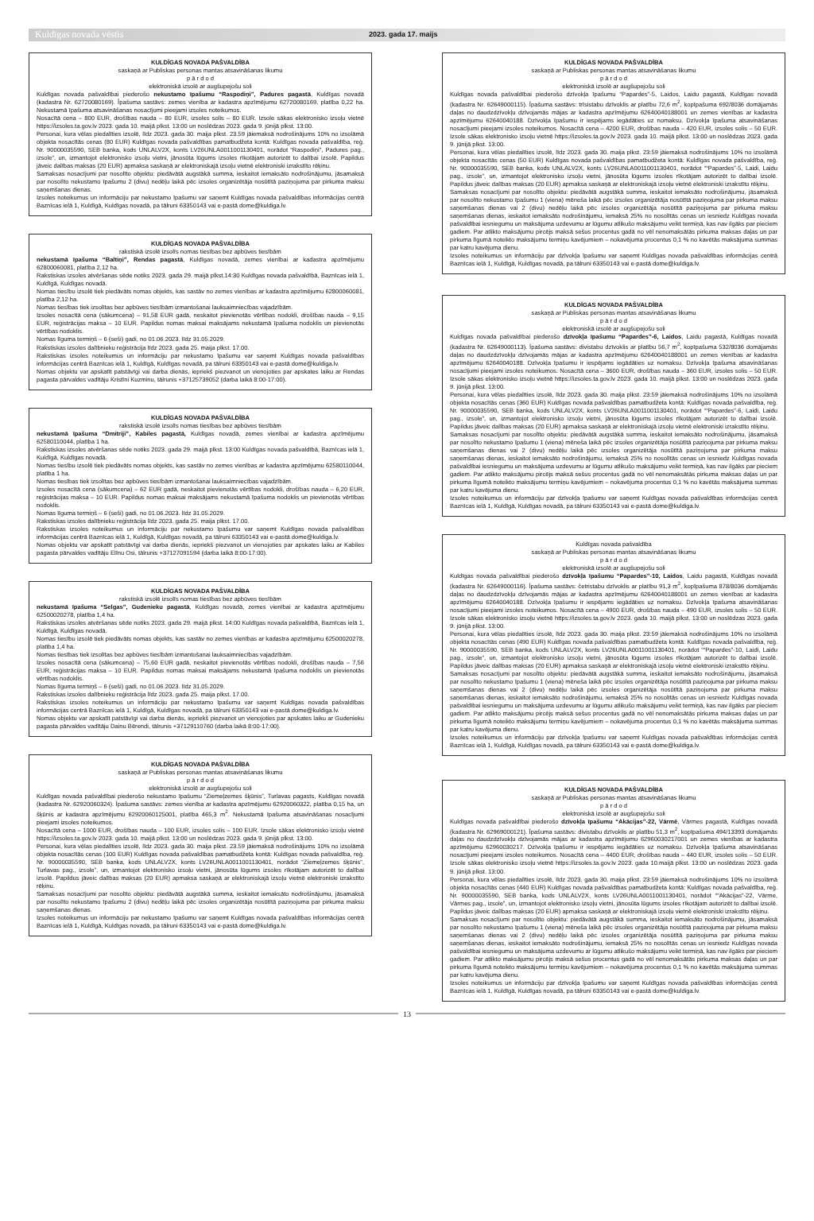Kuldīgas novada vēstis 2023. gada 17. maijs
KULDĪGAS NOVADA PAŠVALDĪBA
saskaņā ar Publiskas personas mantas atsavināšanas likumu
p ā r d o d
elektroniskā izsolē ar augšupejošu soli
Kuldīgas novada pašvaldībai piederošo nekustamo īpašumu “Raspodiņi”, Padures pagastā, Kuldīgas novadā (kadastra Nr. 62720080169). Īpašuma sastāvs: zemes vienība ar kadastra apzīmējumu 62720080169, platība 0,22 ha. Nekustamā īpašuma atsavināšanas nosacījumi pieejami izsoles noteikumos.
Nosacītā cena – 800 EUR, drošības nauda – 80 EUR, izsoles solis – 80 EUR. Izsole sākas elektronisko izsoļu vietnē https://izsoles.ta.gov.lv 2023. gada 10. maijā plkst. 13:00 un noslēdzas 2023. gada 9. jūnijā plkst. 13:00.
Personai, kura vēlas piedalīties izsolē, līdz 2023. gada 30. maija plkst. 23.59 jāiemaksā nodrošinājums 10% no izsolāmā objekta nosacītās cenas (80 EUR) Kuldīgas novada pašvaldības pamatbudžeta kontā: Kuldīgas novada pašvaldība, reģ. Nr. 90000035590, SEB banka, kods UNLALV2X, konts LV26UNLA0011001130401, norādot “Raspodiņi”, Padures pag., izsole”, un, izmantojot elektronisko izsoļu vietni, jānosūta lūgums izsoles rīkotājam autorizēt to dalībai izsolē. Papildus jāveic dalības maksas (20 EUR) apmaksa saskaņā ar elektroniskajā izsoļu vietnē elektroniski izrakstīto rēķinu.
Samaksas nosacījumi par nosolīto objektu: piedāvātā augstākā summa, ieskaitot iemaksāto nodrošinājumu, jāsamaksā par nosolīto nekustamo īpašumu 2 (divu) nedēļu laikā pēc izsoles organizētāja nosūtītā paziņojuma par pirkuma maksu saņemšanas dienas.
Izsoles noteikumus un informāciju par nekustamo īpašumu var saņemt Kuldīgas novada pašvaldības informācijas centrā Baznīcas ielā 1, Kuldīgā, Kuldīgas novadā, pa tālruni 63350143 vai e-pastā dome@kuldiga.lv.
KULDĪGAS NOVADA PAŠVALDĪBA
rakstiskā izsolē izsolīs nomas tiesības bez apbūves tiesībām
nekustamā īpašuma “Baltiņi”, Rendas pagastā, Kuldīgas novadā, zemes vienībai ar kadastra apzīmējumu 62800060081, platība 2,12 ha.
Rakstiskas izsoles atvēršanas sēde notiks 2023. gada 29. maijā plkst.14:30 Kuldīgas novada pašvaldībā, Baznīcas ielā 1, Kuldīgā, Kuldīgas novadā.
Nomas tiesību izsolē tiek piedāvāts nomas objekts, kas sastāv no zemes vienības ar kadastra apzīmējumu 62800060081, platība 2,12 ha.
Nomas tiesības tiek izsolītas bez apbūves tiesībām izmantošanai lauksaimniecības vajadzībām.
Izsoles nosacītā cena (sākumcena) – 91,58 EUR gadā, neskaitot pievienotās vērtības nodokli, drošības nauda – 9,15 EUR, reģistrācijas maksa – 10 EUR. Papildus nomas maksai maksājams nekustamā īpašuma nodoklis un pievienotās vērtības nodoklis.
Nomas līguma termiņš – 6 (seši) gadi, no 01.06.2023. līdz 31.05.2029.
Rakstiskas izsoles dalībnieku reģistrācija līdz 2023. gada 25. maija plkst. 17.00.
Rakstiskas izsoles noteikumus un informāciju par nekustamo īpašumu var saņemt Kuldīgas novada pašvaldības informācijas centrā Baznīcas ielā 1, Kuldīgā, Kuldīgas novadā, pa tālruni 63350143 vai e-pastā dome@kuldiga.lv.
Nomas objektu var apskatīt patstāvīgi vai darba dienās, iepriekš piezvanot un vienojoties par apskates laiku ar Rendas pagasta pārvaldes vadītāju Kristīni Kuzminu, tālrunis +37125739052 (darba laikā 8:00-17:00).
KULDĪGAS NOVADA PAŠVALDĪBA
rakstiskā izsolē izsolīs nomas tiesības bez apbūves tiesībām
nekustamā īpašuma “Dmitriji”, Kabiles pagastā, Kuldīgas novadā, zemes vienībai ar kadastra apzīmējumu 62580110044, platība 1 ha.
Rakstiskas izsoles atvēršanas sēde notiks 2023. gada 29. maijā plkst. 13:00 Kuldīgas novada pašvaldībā, Baznīcas ielā 1, Kuldīgā, Kuldīgas novadā.
Nomas tiesību izsolē tiek piedāvāts nomas objekts, kas sastāv no zemes vienības ar kadastra apzīmējumu 62580110044, platība 1 ha.
Nomas tiesības tiek izsolītas bez apbūves tiesībām izmantošanai lauksaimniecības vajadzībām.
Izsoles nosacītā cena (sākumcena) – 62 EUR gadā, neskaitot pievienotās vērtības nodokli, drošības nauda – 6,20 EUR, reģistrācijas maksa – 10 EUR. Papildus nomas maksai maksājams nekustamā īpašuma nodoklis un pievienotās vērtības nodoklis.
Nomas līguma termiņš – 6 (seši) gadi, no 01.06.2023. līdz 31.05.2029.
Rakstiskas izsoles dalībnieku reģistrācija līdz 2023. gada 25. maija plkst. 17.00.
Rakstiskas izsoles noteikumus un informāciju par nekustamo īpašumu var saņemt Kuldīgas novada pašvaldības informācijas centrā Baznīcas ielā 1, Kuldīgā, Kuldīgas novadā, pa tālruni 63350143 vai e-pastā dome@kuldiga.lv.
Nomas objektu var apskatīt patstāvīgi vai darba dienās, iepriekš piezvanot un vienojoties par apskates laiku ar Kabiles pagasta pārvaldes vadītāju Elīnu Osi, tālrunis +37127091594 (darba laikā 8:00-17:00).
KULDĪGAS NOVADA PAŠVALDĪBA
rakstiskā izsolē izsolīs nomas tiesības bez apbūves tiesībām
nekustamā īpašuma “Selgas”, Gudenieku pagastā, Kuldīgas novadā, zemes vienībai ar kadastra apzīmējumu 62500020278, platība 1,4 ha.
Rakstiskas izsoles atvēršanas sēde notiks 2023. gada 29. maijā plkst. 14:00 Kuldīgas novada pašvaldībā, Baznīcas ielā 1, Kuldīgā, Kuldīgas novadā.
Nomas tiesību izsolē tiek piedāvāts nomas objekts, kas sastāv no zemes vienības ar kadastra apzīmējumu 62500020278, platība 1,4 ha.
Nomas tiesības tiek izsolītas bez apbūves tiesībām izmantošanai lauksaimniecības vajadzībām.
Izsoles nosacītā cena (sākumcena) – 75,60 EUR gadā, neskaitot pievienotās vērtības nodokli, drošības nauda – 7,56 EUR, reģistrācijas maksa – 10 EUR. Papildus nomas maksai maksājams nekustamā īpašuma nodoklis un pievienotās vērtības nodoklis.
Nomas līguma termiņš – 6 (seši) gadi, no 01.06.2023. līdz 31.05.2029.
Rakstiskas izsoles dalībnieku reģistrācija līdz 2023. gada 25. maija plkst. 17.00.
Rakstiskas izsoles noteikumus un informāciju par nekustamo īpašumu var saņemt Kuldīgas novada pašvaldības informācijas centrā Baznīcas ielā 1, Kuldīgā, Kuldīgas novadā, pa tālruni 63350143 vai e-pastā dome@kuldiga.lv.
Nomas objektu var apskatīt patstāvīgi vai darba dienās, iepriekš piezvanot un vienojoties par apskates laiku ar Gudenieku pagasta pārvaldes vadītāju Dainu Bērendi, tālrunis +37129110760 (darba laikā 8:00-17:00).
KULDĪGAS NOVADA PAŠVALDĪBA
saskaņā ar Publiskas personas mantas atsavināšanas likumu
p ā r d o d
elektroniskā izsolē ar augšupejošu soli
Kuldīgas novada pašvaldībai piederošo nekustamo īpašumu “Ziemeļzemes šķūnis”, Turlavas pagasts, Kuldīgas novadā (kadastra Nr. 62920060324). Īpašuma sastāvs: zemes vienība ar kadastra apzīmējumu 62920060322, platība 0,15 ha, un šķūnis ar kadastra apzīmējumu 62920060125001, platība 465,3 m<sup>2</sup>. Nekustamā īpašuma atsavināšanas nosacījumi pieejami izsoles noteikumos.
Nosacītā cena – 1000 EUR, drošības nauda – 100 EUR, izsoles solis – 100 EUR. Izsole sākas elektronisko izsoļu vietnē https://izsoles.ta.gov.lv 2023. gada 10. maijā plkst. 13:00 un noslēdzas 2023. gada 9. jūnijā plkst. 13:00.
Personai, kura vēlas piedalīties izsolē, līdz 2023. gada 30. maija plkst. 23.59 jāiemaksā nodrošinājums 10% no izsolāmā objekta nosacītās cenas (100 EUR) Kuldīgas novada pašvaldības pamatbudžeta kontā: Kuldīgas novada pašvaldība, reģ. Nr. 90000035590, SEB banka, kods UNLALV2X, konts LV26UNLA0011001130401, norādot “Ziemeļzemes šķūnis”, Turlavas pag., izsole”, un, izmantojot elektronisko izsoļu vietni, jānosūta lūgums izsoles rīkotājam autorizēt to dalībai izsolē. Papildus jāveic dalības maksas (20 EUR) apmaksa saskaņā ar elektroniskajā izsoļu vietnē elektroniski izrakstīto rēķinu.
Samaksas nosacījumi par nosolīto objektu: piedāvātā augstākā summa, ieskaitot iemaksāto nodrošinājumu, jāsamaksā par nosolīto nekustamo īpašumu 2 (divu) nedēļu laikā pēc izsoles organizētāja nosūtītā paziņojuma par pirkuma maksu saņemšanas dienas.
Izsoles noteikumus un informāciju par nekustamo īpašumu var saņemt Kuldīgas novada pašvaldības informācijas centrā Baznīcas ielā 1, Kuldīgā, Kuldīgas novadā, pa tālruni 63350143 vai e-pastā dome@kuldiga.lv.
KULDĪGAS NOVADA PAŠVALDĪBA
saskaņā ar Publiskas personas mantas atsavināšanas likumu
p ā r d o d
elektroniskā izsolē ar augšupejošu soli
Kuldīgas novada pašvaldībai piederošo dzīvokļa īpašumu “Papardes”-5, Laidos, Laidu pagastā, Kuldīgas novadā (kadastra Nr. 62649000115). Īpašuma sastāvs: trīsistabu dzīvoklis ar platību 72,6 m<sup>2</sup>, kopīpašuma 692/8036 domājamās daļas no daudzdzīvokļu dzīvojamās mājas ar kadastra apzīmējumu 62640040188001 un zemes vienības ar kadastra apzīmējumu 62640040188. Dzīvokļa īpašumu ir iespējams iegādāties uz nomaksu. Dzīvokļa īpašuma atsavināšanas nosacījumi pieejami izsoles noteikumos. Nosacītā cena – 4200 EUR, drošības nauda – 420 EUR, izsoles solis – 50 EUR. Izsole sākas elektronisko izsoļu vietnē https://izsoles.ta.gov.lv 2023. gada 10. maijā plkst. 13:00 un noslēdzas 2023. gada 9. jūnijā plkst. 13:00.
Personai, kura vēlas piedalīties izsolē, līdz 2023. gada 30. maija plkst. 23:59 jāiemaksā nodrošinājums 10% no izsolāmā objekta nosacītās cenas (50 EUR) Kuldīgas novada pašvaldības pamatbudžeta kontā: Kuldīgas novada pašvaldība, reģ. Nr. 90000035590, SEB banka, kods UNLALV2X, konts LV26UNLA0011001130401, norādot ““Papardes”-5, Laidi, Laidu pag., izsole”, un, izmantojot elektronisko izsoļu vietni, jānosūta lūgums izsoles rīkotājam autorizēt to dalībai izsolē. Papildus jāveic dalības maksas (20 EUR) apmaksa saskaņā ar elektroniskajā izsoļu vietnē elektroniski izrakstīto rēķinu.
Samaksas nosacījumi par nosolīto objektu: piedāvātā augstākā summa, ieskaitot iemaksāto nodrošinājumu, jāsamaksā par nosolīto nekustamo īpašumu 1 (viena) mēneša laikā pēc izsoles organizētāja nosūtītā paziņojuma par pirkuma maksu saņemšanas dienas vai 2 (divu) nedēļu laikā pēc izsoles organizētāja nosūtītā paziņojuma par pirkuma maksu saņemšanas dienas, ieskaitot iemaksāto nodrošinājumu, iemaksā 25% no nosolītās cenas un iesniedz Kuldīgas novada pašvaldībai iesniegumu un maksājuma uzdevumu ar lūgumu atlikušo maksājumu veikt termiņā, kas nav ilgāks par pieciem gadiem. Par atlikto maksājumu pircējs maksā sešus procentus gadā no vēl nenomaksātās pirkuma maksas daļas un par pirkuma līgumā noteikto maksājumu termiņu kavējumiem – nokavējuma procentus 0,1 % no kavētās maksājuma summas par katru kavējuma dienu.
Izsoles noteikumus un informāciju par dzīvokļa īpašumu var saņemt Kuldīgas novada pašvaldības informācijas centrā Baznīcas ielā 1, Kuldīgā, Kuldīgas novadā, pa tālruni 63350143 vai e-pastā dome@kuldiga.lv.
KULDĪGAS NOVADA PAŠVALDĪBA
saskaņā ar Publiskas personas mantas atsavināšanas likumu
p ā r d o d
elektroniskā izsolē ar augšupejošu soli
Kuldīgas novada pašvaldībai piederošo dzīvokļa īpašumu “Papardes”-6, Laidos, Laidu pagastā, Kuldīgas novadā (kadastra Nr. 62649000113). Īpašuma sastāvs: divistabu dzīvoklis ar platību 56,7 m<sup>2</sup>, kopīpašuma 532/8036 domājamās daļas no daudzdzīvokļu dzīvojamās mājas ar kadastra apzīmējumu 62640040188001 un zemes vienības ar kadastra apzīmējumu 62640040188. Dzīvokļa īpašumu ir iespējams iegādāties uz nomaksu. Dzīvokļa īpašuma atsavināšanas nosacījumi pieejami izsoles noteikumos. Nosacītā cena – 3600 EUR, drošības nauda – 360 EUR, izsoles solis – 50 EUR. Izsole sākas elektronisko izsoļu vietnē https://izsoles.ta.gov.lv 2023. gada 10. maijā plkst. 13:00 un noslēdzas 2023. gada 9. jūnijā plkst. 13:00.
Personai, kura vēlas piedalīties izsolē, līdz 2023. gada 30. maija plkst. 23:59 jāiemaksā nodrošinājums 10% no izsolāmā objekta nosacītās cenas (360 EUR) Kuldīgas novada pašvaldības pamatbudžeta kontā: Kuldīgas novada pašvaldība, reģ. Nr. 90000035590, SEB banka, kods UNLALV2X, konts LV26UNLA0011001130401, norādot ““Papardes”-6, Laidi, Laidu pag., izsole”, un, izmantojot elektronisko izsoļu vietni, jānosūta lūgums izsoles rīkotājam autorizēt to dalībai izsolē. Papildus jāveic dalības maksas (20 EUR) apmaksa saskaņā ar elektroniskajā izsoļu vietnē elektroniski izrakstīto rēķinu.
Samaksas nosacījumi par nosolīto objektu: piedāvātā augstākā summa, ieskaitot iemaksāto nodrošinājumu, jāsamaksā par nosolīto nekustamo īpašumu 1 (viena) mēneša laikā pēc izsoles organizētāja nosūtītā paziņojuma par pirkuma maksu saņemšanas dienas vai 2 (divu) nedēļu laikā pēc izsoles organizētāja nosūtītā paziņojuma par pirkuma maksu saņemšanas dienas, ieskaitot iemaksāto nodrošinājumu, iemaksā 25% no nosolītās cenas un iesniedz Kuldīgas novada pašvaldībai iesniegumu un maksājuma uzdevumu ar lūgumu atlikušo maksājumu veikt termiņā, kas nav ilgāks par pieciem gadiem. Par atlikto maksājumu pircējs maksā sešus procentus gadā no vēl nenomaksātās pirkuma maksas daļas un par pirkuma līgumā noteikto maksājumu termiņu kavējumiem – nokavējuma procentus 0,1 % no kavētās maksājuma summas par katru kavējuma dienu.
Izsoles noteikumus un informāciju par dzīvokļa īpašumu var saņemt Kuldīgas novada pašvaldības informācijas centrā Baznīcas ielā 1, Kuldīgā, Kuldīgas novadā, pa tālruni 63350143 vai e-pastā dome@kuldiga.lv.
Kuldīgas novada pašvaldība
saskaņā ar Publiskas personas mantas atsavināšanas likumu
p ā r d o d
elektroniskā izsolē ar augšupejošu soli
Kuldīgas novada pašvaldībai piederošo dzīvokļa īpašumu “Papardes”-10, Laidos, Laidu pagastā, Kuldīgas novadā (kadastra Nr. 62649000116). Īpašuma sastāvs: četristabu dzīvoklis ar platību 91,3 m<sup>2</sup>, kopīpašuma 878/8036 domājamās daļas no daudzdzīvokļu dzīvojamās mājas ar kadastra apzīmējumu 62640040188001 un zemes vienības ar kadastra apzīmējumu 62640040188. Dzīvokļa īpašumu ir iespējams iegādāties uz nomaksu. Dzīvokļa īpašuma atsavināšanas nosacījumi pieejami izsoles noteikumos. Nosacītā cena – 4900 EUR, drošības nauda – 490 EUR, izsoles solis – 50 EUR. Izsole sākas elektronisko izsoļu vietnē https://izsoles.ta.gov.lv 2023. gada 10. maijā plkst. 13:00 un noslēdzas 2023. gada 9. jūnijā plkst. 13:00.
Personai, kura vēlas piedalīties izsolē, līdz 2023. gada 30. maija plkst. 23:59 jāiemaksā nodrošinājums 10% no izsolāmā objekta nosacītās cenas (490 EUR) Kuldīgas novada pašvaldības pamatbudžeta kontā: Kuldīgas novada pašvaldība, reģ. Nr. 90000035590, SEB banka, kods UNLALV2X, konts LV26UNLA0011001130401, norādot ““Papardes”-10, Laidi, Laidu pag., izsole”, un, izmantojot elektronisko izsoļu vietni, jānosūta lūgums izsoles rīkotājam autorizēt to dalībai izsolē. Papildus jāveic dalības maksas (20 EUR) apmaksa saskaņā ar elektroniskajā izsoļu vietnē elektroniski izrakstīto rēķinu.
Samaksas nosacījumi par nosolīto objektu: piedāvātā augstākā summa, ieskaitot iemaksāto nodrošinājumu, jāsamaksā par nosolīto nekustamo īpašumu 1 (viena) mēneša laikā pēc izsoles organizētāja nosūtītā paziņojuma par pirkuma maksu saņemšanas dienas vai 2 (divu) nedēļu laikā pēc izsoles organizētāja nosūtītā paziņojuma par pirkuma maksu saņemšanas dienas, ieskaitot iemaksāto nodrošinājumu, iemaksā 25% no nosolītās cenas un iesniedz Kuldīgas novada pašvaldībai iesniegumu un maksājuma uzdevumu ar lūgumu atlikušo maksājumu veikt termiņā, kas nav ilgāks par pieciem gadiem. Par atlikto maksājumu pircējs maksā sešus procentus gadā no vēl nenomaksātās pirkuma maksas daļas un par pirkuma līgumā noteikto maksājumu termiņu kavējumiem – nokavējuma procentus 0,1 % no kavētās maksājuma summas par katru kavējuma dienu.
Izsoles noteikumus un informāciju par dzīvokļa īpašumu var saņemt Kuldīgas novada pašvaldības informācijas centrā Baznīcas ielā 1, Kuldīgā, Kuldīgas novadā, pa tālruni 63350143 vai e-pastā dome@kuldiga.lv.
KULDĪGAS NOVADA PAŠVALDĪBA
saskaņā ar Publiskas personas mantas atsavināšanas likumu
p ā r d o d
elektroniskā izsolē ar augšupejošu soli
Kuldīgas novada pašvaldībai piederošo dzīvokļa īpašumu “Akācijas”-22, Vārmē, Vārmes pagastā, Kuldīgas novadā (kadastra Nr. 62969000121). Īpašuma sastāvs: divistabu dzīvoklis ar platību 51,3 m<sup>2</sup>, kopīpašuma 494/13393 domājamās daļas no daudzdzīvokļu dzīvojamās mājas ar kadastra apzīmējumu 62960030217001 un zemes vienības ar kadastra apzīmējumu 62960030217. Dzīvokļa īpašumu ir iespējams iegādāties uz nomaksu. Dzīvokļa īpašuma atsavināšanas nosacījumi pieejami izsoles noteikumos. Nosacītā cena – 4400 EUR, drošības nauda – 440 EUR, izsoles solis – 50 EUR. Izsole sākas elektronisko izsoļu vietnē https://izsoles.ta.gov.lv 2023. gada 10.maijā plkst. 13:00 un noslēdzas 2023. gada 9. jūnijā plkst. 13:00.
Personai, kura vēlas piedalīties izsolē, līdz 2023. gada 30. maija plkst. 23:59 jāiemaksā nodrošinājums 10% no izsolāmā objekta nosacītās cenas (440 EUR) Kuldīgas novada pašvaldības pamatbudžeta kontā: Kuldīgas novada pašvaldība, reģ. Nr. 90000035590, SEB banka, kods UNLALV2X, konts LV26UNLA0011001130401, norādot ““Akācijas”-22, Vārme, Vārmes pag., izsole”, un, izmantojot elektronisko izsoļu vietni, jānosūta lūgums izsoles rīkotājam autorizēt to dalībai izsolē. Papildus jāveic dalības maksas (20 EUR) apmaksa saskaņā ar elektroniskajā izsoļu vietnē elektroniski izrakstīto rēķinu.
Samaksas nosacījumi par nosolīto objektu: piedāvātā augstākā summa, ieskaitot iemaksāto nodrošinājumu, jāsamaksā par nosolīto nekustamo īpašumu 1 (viena) mēneša laikā pēc izsoles organizētāja nosūtītā paziņojuma par pirkuma maksu saņemšanas dienas vai 2 (divu) nedēļu laikā pēc izsoles organizētāja nosūtītā paziņojuma par pirkuma maksu saņemšanas dienas, ieskaitot iemaksāto nodrošinājumu, iemaksā 25% no nosolītās cenas un iesniedz Kuldīgas novada pašvaldībai iesniegumu un maksājuma uzdevumu ar lūgumu atlikušo maksājumu veikt termiņā, kas nav ilgāks par pieciem gadiem. Par atlikto maksājumu pircējs maksā sešus procentus gadā no vēl nenomaksātās pirkuma maksas daļas un par pirkuma līgumā noteikto maksājumu termiņu kavējumiem – nokavējuma procentus 0,1 % no kavētās maksājuma summas par katru kavējuma dienu.
Izsoles noteikumus un informāciju par dzīvokļa īpašumu var saņemt Kuldīgas novada pašvaldības informācijas centrā Baznīcas ielā 1, Kuldīgā, Kuldīgas novadā, pa tālruni 63350143 vai e-pastā dome@kuldiga.lv.
13